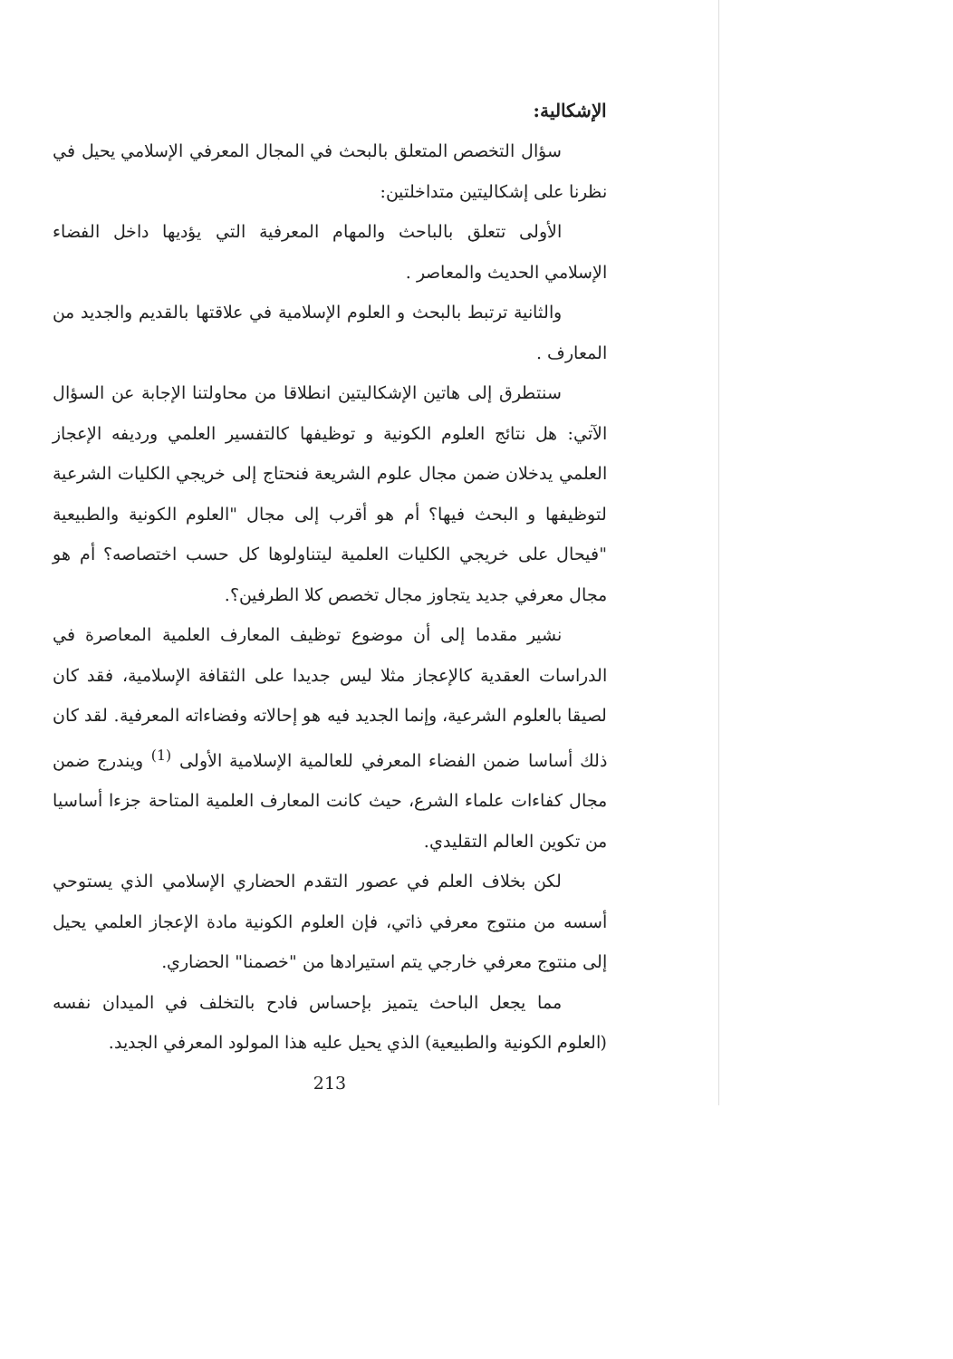الإشكالية:
سؤال التخصص المتعلق بالبحث في المجال المعرفي الإسلامي يحيل في نظرنا على إشكاليتين متداخلتين:
الأولى تتعلق بالباحث والمهام المعرفية التي يؤديها داخل الفضاء الإسلامي الحديث والمعاصر .
والثانية ترتبط بالبحث و العلوم الإسلامية في علاقتها بالقديم والجديد من المعارف .
سنتطرق إلى هاتين الإشكاليتين انطلاقا من محاولتنا الإجابة عن السؤال الآتي: هل نتائج العلوم الكونية و توظيفها كالتفسير العلمي ورديفه الإعجاز العلمي يدخلان ضمن مجال علوم الشريعة فنحتاج إلى خريجي الكليات الشرعية لتوظيفها و البحث فيها؟ أم هو أقرب إلى مجال "العلوم الكونية والطبيعية "فيحال على خريجي الكليات العلمية ليتناولوها كل حسب اختصاصه؟ أم هو مجال معرفي جديد يتجاوز مجال تخصص كلا الطرفين؟.
نشير مقدما إلى أن موضوع توظيف المعارف العلمية المعاصرة في الدراسات العقدية كالإعجاز مثلا ليس جديدا على الثقافة الإسلامية، فقد كان لصيقا بالعلوم الشرعية، وإنما الجديد فيه هو إحالاته وفضاءاته المعرفية. لقد كان ذلك أساسا ضمن الفضاء المعرفي للعالمية الإسلامية الأولى <sup>(1)</sup> ويندرج ضمن مجال كفاءات علماء الشرع، حيث كانت المعارف العلمية المتاحة جزءا أساسيا من تكوين العالم التقليدي.
لكن بخلاف العلم في عصور التقدم الحضاري الإسلامي الذي يستوحي أسسه من منتوج معرفي ذاتي، فإن العلوم الكونية مادة الإعجاز العلمي يحيل إلى منتوج معرفي خارجي يتم استيرادها من "خصمنا" الحضاري.
مما يجعل الباحث يتميز بإحساس فادح بالتخلف في الميدان نفسه (العلوم الكونية والطبيعية) الذي يحيل عليه هذا المولود المعرفي الجديد.
213